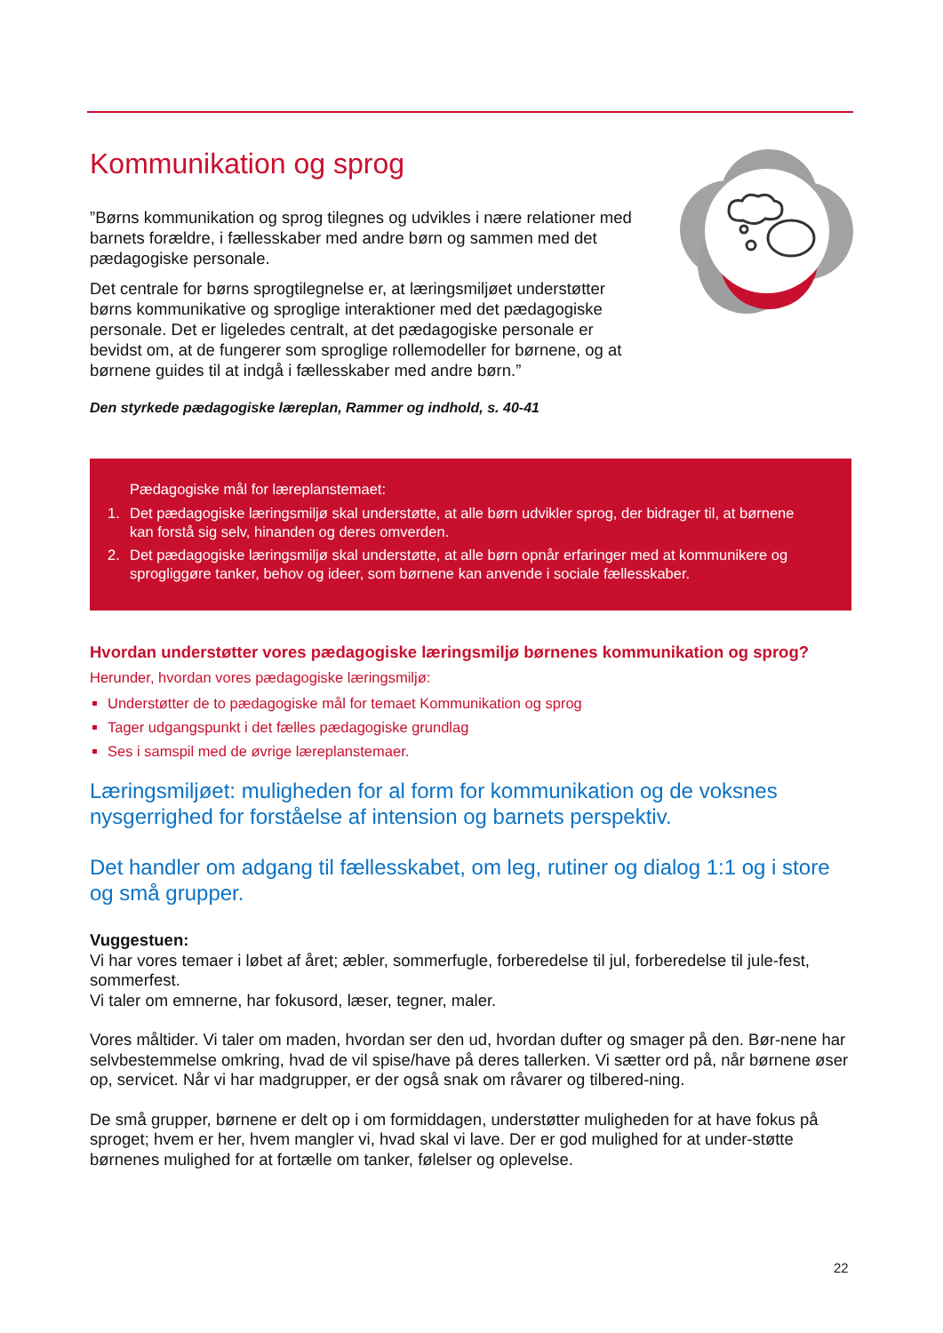Kommunikation og sprog
”Børns kommunikation og sprog tilegnes og udvikles i nære relationer med barnets forældre, i fællesskaber med andre børn og sammen med det pædagogiske personale.
Det centrale for børns sprogtilegnelse er, at læringsmiljøet understøtter børns kommunikative og sproglige interaktioner med det pædagogiske personale. Det er ligeledes centralt, at det pædagogiske personale er bevidst om, at de fungerer som sproglige rollemodeller for børnene, og at børnene guides til at indgå i fællesskaber med andre børn.”
Den styrkede pædagogiske læreplan, Rammer og indhold, s. 40-41
Pædagogiske mål for læreplanstemaet:
1. Det pædagogiske læringsmiljø skal understøtte, at alle børn udvikler sprog, der bidrager til, at børnene kan forstå sig selv, hinanden og deres omverden.
2. Det pædagogiske læringsmiljø skal understøtte, at alle børn opnår erfaringer med at kommunikere og sprogliggøre tanker, behov og ideer, som børnene kan anvende i sociale fællesskaber.
Hvordan understøtter vores pædagogiske læringsmiljø børnenes kommunikation og sprog?
Herunder, hvordan vores pædagogiske læringsmiljø:
Understøtter de to pædagogiske mål for temaet Kommunikation og sprog
Tager udgangspunkt i det fælles pædagogiske grundlag
Ses i samspil med de øvrige læreplanstemaer.
Læringsmiljøet: muligheden for al form for kommunikation og de voksnes nysgerrighed for forståelse af intension og barnets perspektiv.
Det handler om adgang til fællesskabet, om leg, rutiner og dialog 1:1 og i store og små grupper.
Vuggestuen:
Vi har vores temaer i løbet af året; æbler, sommerfugle, forberedelse til jul, forberedelse til jule-fest, sommerfest.
Vi taler om emnerne, har fokusord, læser, tegner, maler.
Vores måltider. Vi taler om maden, hvordan ser den ud, hvordan dufter og smager på den. Bør-nene har selvbestemmelse omkring, hvad de vil spise/have på deres tallerken. Vi sætter ord på, når børnene øser op, servicet. Når vi har madgrupper, er der også snak om råvarer og tilbered-ning.
De små grupper, børnene er delt op i om formiddagen, understøtter muligheden for at have fokus på sproget; hvem er her, hvem mangler vi, hvad skal vi lave. Der er god mulighed for at under-støtte børnenes mulighed for at fortælle om tanker, følelser og oplevelse.
22